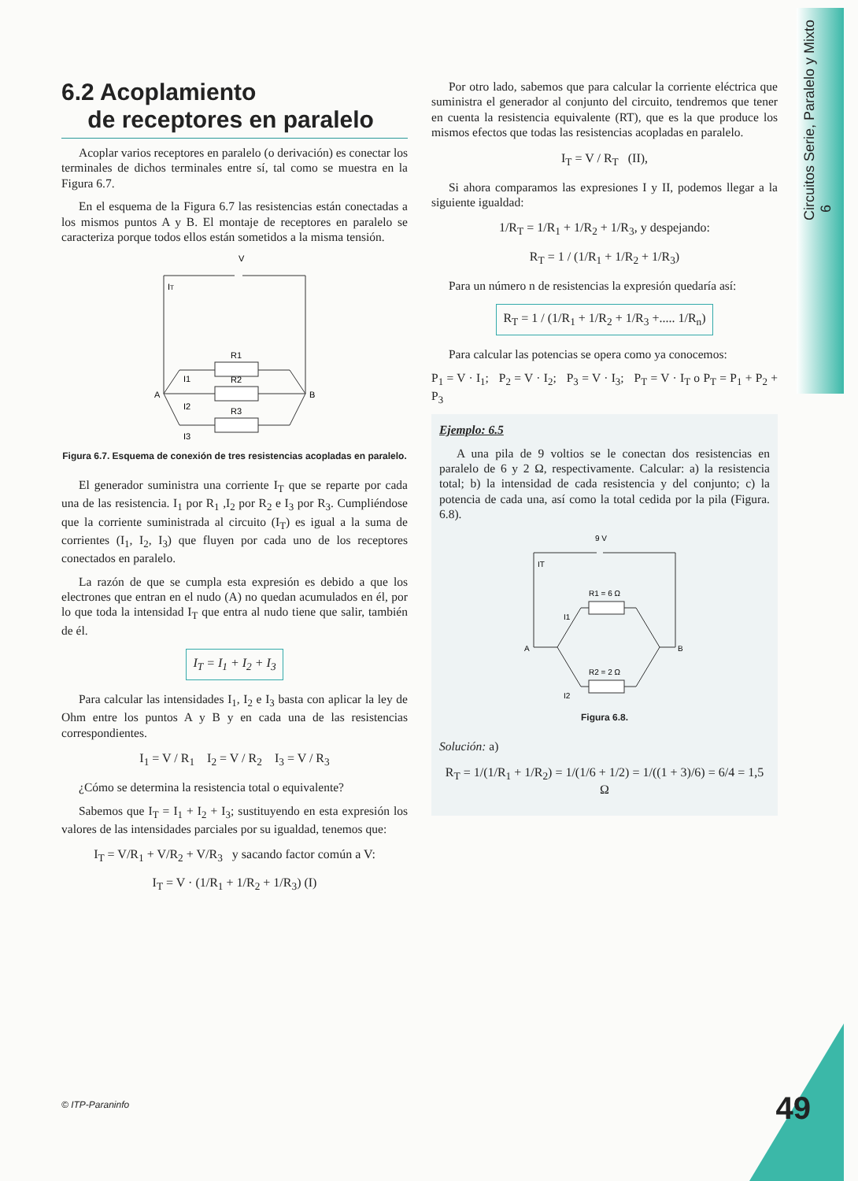Circuitos Serie, Paralelo y Mixto 6
6.2 Acoplamiento
de receptores en paralelo
Acoplar varios receptores en paralelo (o derivación) es conectar los terminales de dichos terminales entre sí, tal como se muestra en la Figura 6.7.
En el esquema de la Figura 6.7 las resistencias están conectadas a los mismos puntos A y B. El montaje de receptores en paralelo se caracteriza porque todos ellos están sometidos a la misma tensión.
V
IT
R1
R2
R3
A
B
I1
I2
I3
Figura 6.7. Esquema de conexión de tres resistencias acopladas en paralelo.
El generador suministra una corriente I<sub>T</sub> que se reparte por cada una de las resistencia. I<sub>1</sub> por R<sub>1</sub> ,I<sub>2</sub> por R<sub>2</sub> e I<sub>3</sub> por R<sub>3</sub>. Cumpliéndose que la corriente suministrada al circuito (I<sub>T</sub>) es igual a la suma de corrientes (I<sub>1</sub>, I<sub>2</sub>, I<sub>3</sub>) que fluyen por cada uno de los receptores conectados en paralelo.
La razón de que se cumpla esta expresión es debido a que los electrones que entran en el nudo (A) no quedan acumulados en él, por lo que toda la intensidad I<sub>T</sub> que entra al nudo tiene que salir, también de él.
I<sub>T</sub> = I<sub>1</sub> + I<sub>2</sub> + I<sub>3</sub>
Para calcular las intensidades I<sub>1</sub>, I<sub>2</sub> e I<sub>3</sub> basta con aplicar la ley de Ohm entre los puntos A y B y en cada una de las resistencias correspondientes.
I<sub>1</sub> = V / R<sub>1</sub> I<sub>2</sub> = V / R<sub>2</sub> I<sub>3</sub> = V / R<sub>3</sub>
¿Cómo se determina la resistencia total o equivalente?
Sabemos que I<sub>T</sub> = I<sub>1</sub> + I<sub>2</sub> + I<sub>3</sub>; sustituyendo en esta expresión los valores de las intensidades parciales por su igualdad, tenemos que:
I<sub>T</sub> = V/R<sub>1</sub> + V/R<sub>2</sub> + V/R<sub>3</sub> y sacando factor común a V:
I<sub>T</sub> = V · (1/R<sub>1</sub> + 1/R<sub>2</sub> + 1/R<sub>3</sub>) (I)
Por otro lado, sabemos que para calcular la corriente eléctrica que suministra el generador al conjunto del circuito, tendremos que tener en cuenta la resistencia equivalente (RT), que es la que produce los mismos efectos que todas las resistencias acopladas en paralelo.
I<sub>T</sub> = V / R<sub>T</sub> (II),
Si ahora comparamos las expresiones I y II, podemos llegar a la siguiente igualdad:
1/R<sub>T</sub> = 1/R<sub>1</sub> + 1/R<sub>2</sub> + 1/R<sub>3</sub>, y despejando:
R<sub>T</sub> = 1 / (1/R<sub>1</sub> + 1/R<sub>2</sub> + 1/R<sub>3</sub>)
Para un número n de resistencias la expresión quedaría así:
R<sub>T</sub> = 1 / (1/R<sub>1</sub> + 1/R<sub>2</sub> + 1/R<sub>3</sub> +..... 1/R<sub>n</sub>)
Para calcular las potencias se opera como ya conocemos:
P<sub>1</sub> = V · I<sub>1</sub>; P<sub>2</sub> = V · I<sub>2</sub>; P<sub>3</sub> = V · I<sub>3</sub>; P<sub>T</sub> = V · I<sub>T</sub> o P<sub>T</sub> = P<sub>1</sub> + P<sub>2</sub> + P<sub>3</sub>
Ejemplo: 6.5
A una pila de 9 voltios se le conectan dos resistencias en paralelo de 6 y 2 Ω, respectivamente. Calcular: a) la resistencia total; b) la intensidad de cada resistencia y del conjunto; c) la potencia de cada una, así como la total cedida por la pila (Figura. 6.8).
9 V
IT
R1 = 6 Ω
R2 = 2 Ω
A
B
I1
I2
Figura 6.8.
Solución: a)
R<sub>T</sub> = 1/(1/R<sub>1</sub> + 1/R<sub>2</sub>) = 1/(1/6 + 1/2) = 1/((1 + 3)/6) = 6/4 = 1,5 Ω
© ITP-Paraninfo 49